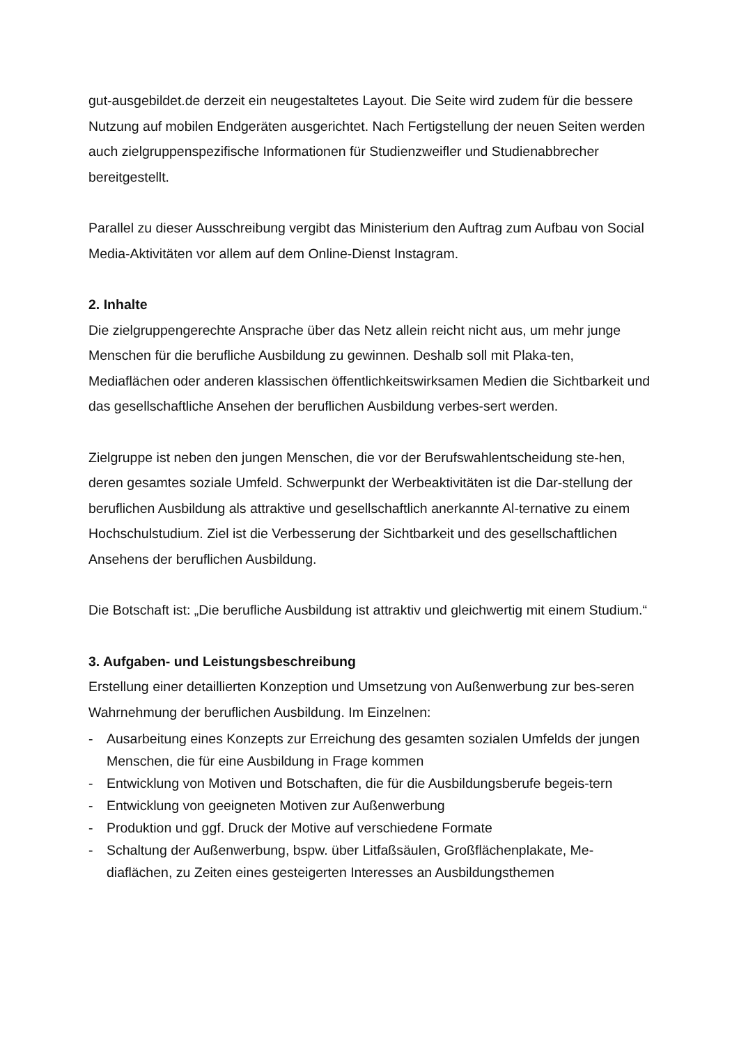gut-ausgebildet.de derzeit ein neugestaltetes Layout. Die Seite wird zudem für die bessere Nutzung auf mobilen Endgeräten ausgerichtet. Nach Fertigstellung der neuen Seiten werden auch zielgruppenspezifische Informationen für Studienzweifler und Studienabbrecher bereitgestellt.
Parallel zu dieser Ausschreibung vergibt das Ministerium den Auftrag zum Aufbau von Social Media-Aktivitäten vor allem auf dem Online-Dienst Instagram.
2. Inhalte
Die zielgruppengerechte Ansprache über das Netz allein reicht nicht aus, um mehr junge Menschen für die berufliche Ausbildung zu gewinnen. Deshalb soll mit Plaka-ten, Mediaflächen oder anderen klassischen öffentlichkeitswirksamen Medien die Sichtbarkeit und das gesellschaftliche Ansehen der beruflichen Ausbildung verbes-sert werden.
Zielgruppe ist neben den jungen Menschen, die vor der Berufswahlentscheidung ste-hen, deren gesamtes soziale Umfeld. Schwerpunkt der Werbeaktivitäten ist die Dar-stellung der beruflichen Ausbildung als attraktive und gesellschaftlich anerkannte Al-ternative zu einem Hochschulstudium. Ziel ist die Verbesserung der Sichtbarkeit und des gesellschaftlichen Ansehens der beruflichen Ausbildung.
Die Botschaft ist: „Die berufliche Ausbildung ist attraktiv und gleichwertig mit einem Studium.“
3. Aufgaben- und Leistungsbeschreibung
Erstellung einer detaillierten Konzeption und Umsetzung von Außenwerbung zur bes-seren Wahrnehmung der beruflichen Ausbildung. Im Einzelnen:
- Ausarbeitung eines Konzepts zur Erreichung des gesamten sozialen Umfelds der jungen Menschen, die für eine Ausbildung in Frage kommen
- Entwicklung von Motiven und Botschaften, die für die Ausbildungsberufe begeis-tern
- Entwicklung von geeigneten Motiven zur Außenwerbung
- Produktion und ggf. Druck der Motive auf verschiedene Formate
- Schaltung der Außenwerbung, bspw. über Litfaßsäulen, Großflächenplakate, Me-diaflächen, zu Zeiten eines gesteigerten Interesses an Ausbildungsthemen